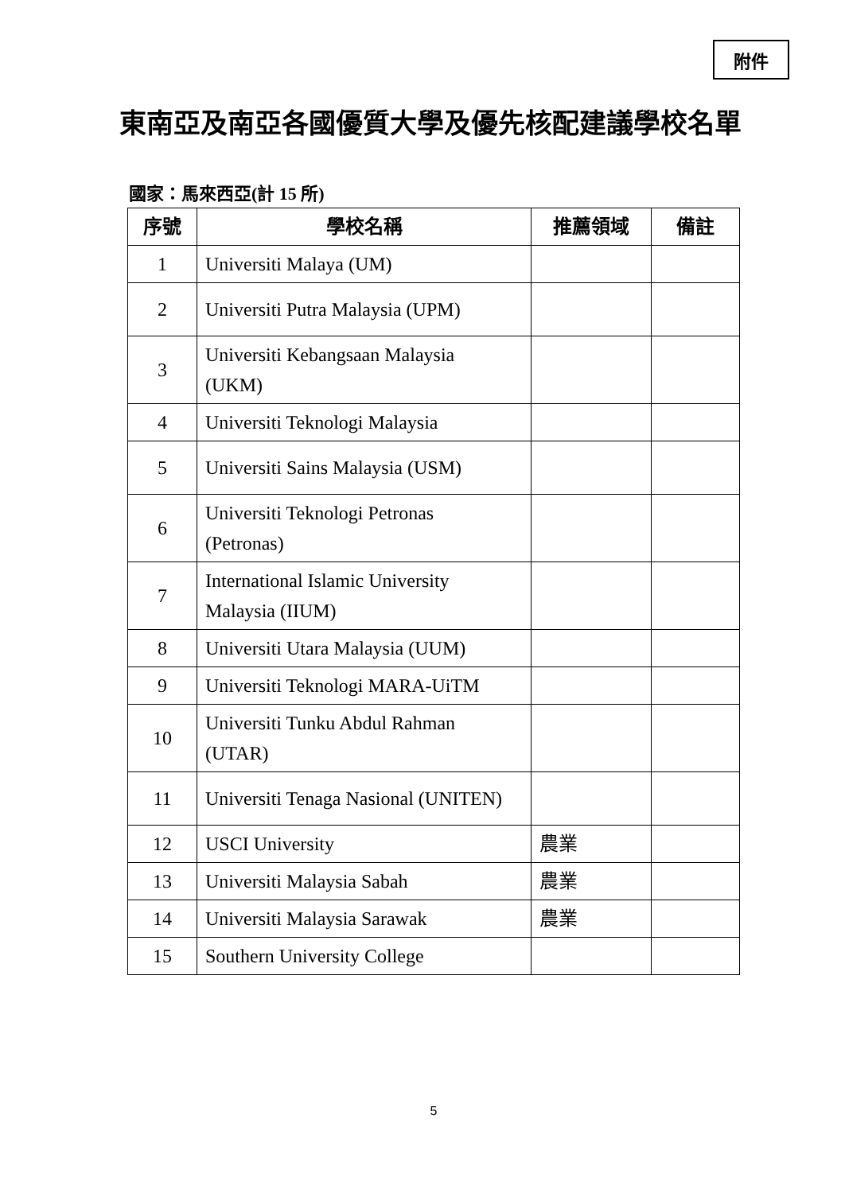附件
東南亞及南亞各國優質大學及優先核配建議學校名單
國家：馬來西亞(計 15 所)
| 序號 | 學校名稱 | 推薦領域 | 備註 |
| --- | --- | --- | --- |
| 1 | Universiti Malaya (UM) | | |
| 2 | Universiti Putra Malaysia (UPM) | | |
| 3 | Universiti Kebangsaan Malaysia (UKM) | | |
| 4 | Universiti Teknologi Malaysia | | |
| 5 | Universiti Sains Malaysia (USM) | | |
| 6 | Universiti Teknologi Petronas (Petronas) | | |
| 7 | International Islamic University Malaysia (IIUM) | | |
| 8 | Universiti Utara Malaysia (UUM) | | |
| 9 | Universiti Teknologi MARA-UiTM | | |
| 10 | Universiti Tunku Abdul Rahman (UTAR) | | |
| 11 | Universiti Tenaga Nasional (UNITEN) | | |
| 12 | USCI University | 農業 | |
| 13 | Universiti Malaysia Sabah | 農業 | |
| 14 | Universiti Malaysia Sarawak | 農業 | |
| 15 | Southern University College | | |
5